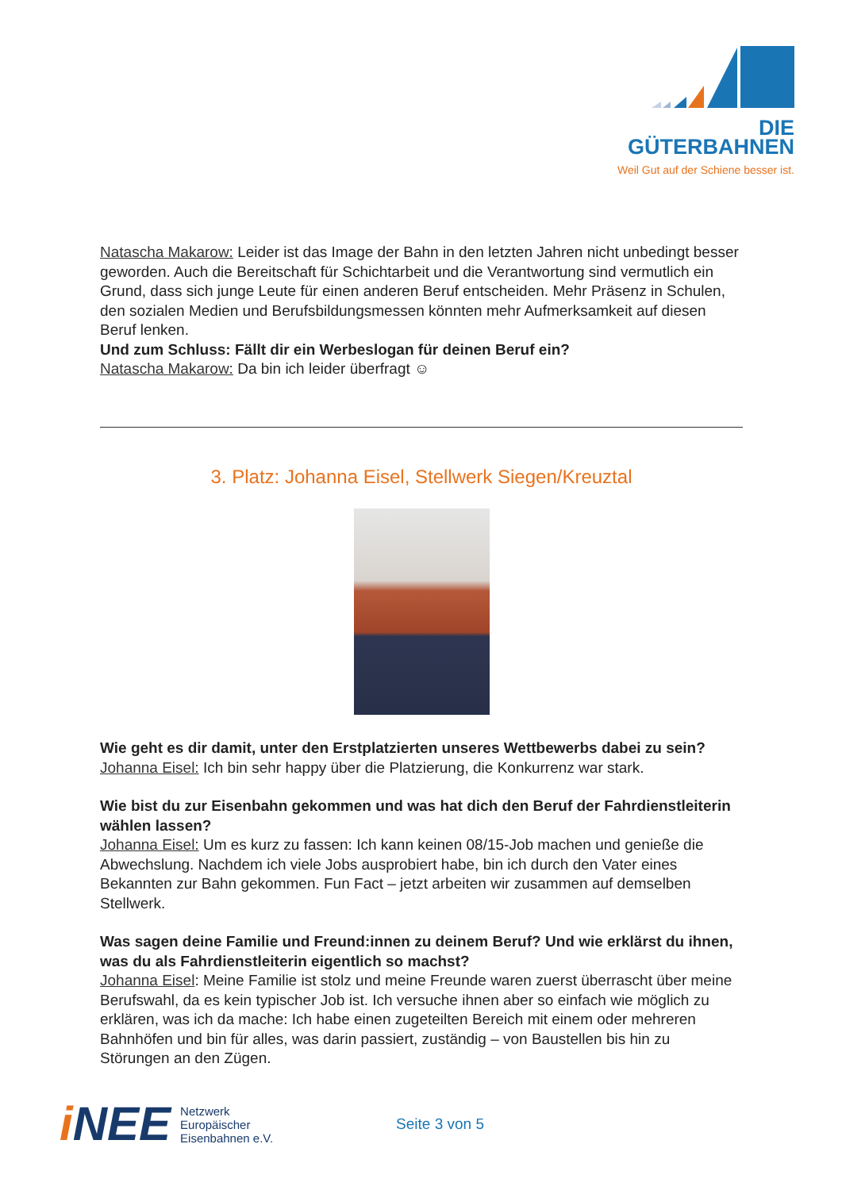DIE GÜTERBAHNEN
Weil Gut auf der Schiene besser ist.
Natascha Makarow: Leider ist das Image der Bahn in den letzten Jahren nicht unbedingt besser geworden. Auch die Bereitschaft für Schichtarbeit und die Verantwortung sind vermutlich ein Grund, dass sich junge Leute für einen anderen Beruf entscheiden. Mehr Präsenz in Schulen, den sozialen Medien und Berufsbildungsmessen könnten mehr Aufmerksamkeit auf diesen Beruf lenken.
Und zum Schluss: Fällt dir ein Werbeslogan für deinen Beruf ein?
Natascha Makarow: Da bin ich leider überfragt ☺
3. Platz: Johanna Eisel, Stellwerk Siegen/Kreuztal
Wie geht es dir damit, unter den Erstplatzierten unseres Wettbewerbs dabei zu sein?
Johanna Eisel: Ich bin sehr happy über die Platzierung, die Konkurrenz war stark.
Wie bist du zur Eisenbahn gekommen und was hat dich den Beruf der Fahrdienstleiterin wählen lassen?
Johanna Eisel: Um es kurz zu fassen: Ich kann keinen 08/15-Job machen und genieße die Abwechslung. Nachdem ich viele Jobs ausprobiert habe, bin ich durch den Vater eines Bekannten zur Bahn gekommen. Fun Fact – jetzt arbeiten wir zusammen auf demselben Stellwerk.
Was sagen deine Familie und Freund:innen zu deinem Beruf? Und wie erklärst du ihnen, was du als Fahrdienstleiterin eigentlich so machst?
Johanna Eisel: Meine Familie ist stolz und meine Freunde waren zuerst überrascht über meine Berufswahl, da es kein typischer Job ist. Ich versuche ihnen aber so einfach wie möglich zu erklären, was ich da mache: Ich habe einen zugeteilten Bereich mit einem oder mehreren Bahnhöfen und bin für alles, was darin passiert, zuständig – von Baustellen bis hin zu Störungen an den Zügen.
i NEE
Netzwerk
Europäischer
Eisenbahnen e.V.
Seite 3 von 5